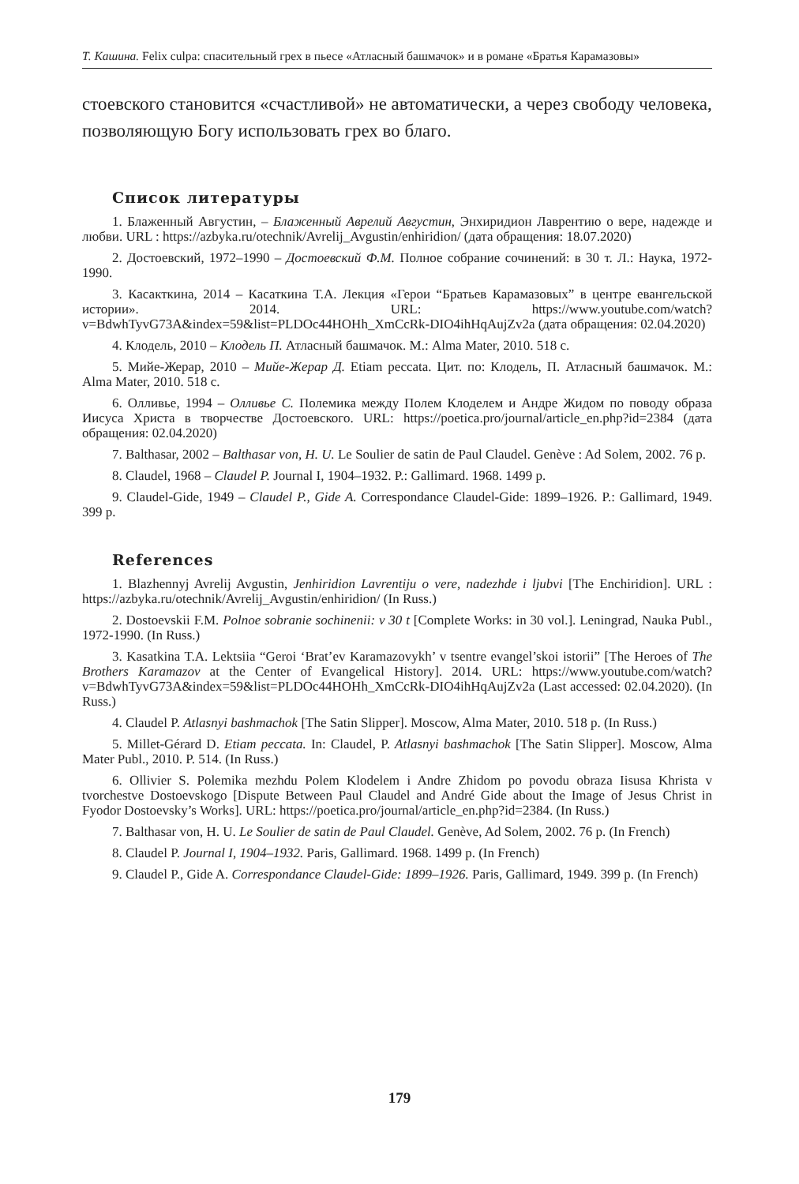Т. Кашина. Felix culpa: спасительный грех в пьесе «Атласный башмачок» и в романе «Братья Карамазовы»
стоевского становится «счастливой» не автоматически, а через свободу человека, позволяющую Богу использовать грех во благо.
Список литературы
1. Блаженный Августин, – Блаженный Аврелий Августин, Энхиридион Лаврентию о вере, надежде и любви. URL : https://azbyka.ru/otechnik/Avrelij_Avgustin/enhiridion/ (дата обращения: 18.07.2020)
2. Достоевский, 1972–1990 – Достоевский Ф.М. Полное собрание сочинений: в 30 т. Л.: Наука, 1972-1990.
3. Касакткина, 2014 – Касаткина Т.А. Лекция «Герои “Братьев Карамазовых” в центре евангельской истории». 2014. URL: https://www.youtube.com/watch?v=BdwhTyvG73A&index=59&list=PLDOc44HOHh_XmCcRk-DIO4ihHqAujZv2a (дата обращения: 02.04.2020)
4. Клодель, 2010 – Клодель П. Атласный башмачок. М.: Alma Mater, 2010. 518 с.
5. Мийе-Жерар, 2010 – Мийе-Жерар Д. Etiam peccata. Цит. по: Клодель, П. Атласный башмачок. М.: Alma Mater, 2010. 518 с.
6. Олливье, 1994 – Олливье С. Полемика между Полем Клоделем и Андре Жидом по поводу образа Иисуса Христа в творчестве Достоевского. URL: https://poetica.pro/journal/article_en.php?id=2384 (дата обращения: 02.04.2020)
7. Balthasar, 2002 – Balthasar von, H. U. Le Soulier de satin de Paul Claudel. Genève : Ad Solem, 2002. 76 p.
8. Claudel, 1968 – Claudel P. Journal I, 1904–1932. P.: Gallimard. 1968. 1499 p.
9. Claudel-Gide, 1949 – Claudel P., Gide A. Correspondance Claudel-Gide: 1899–1926. P.: Gallimard, 1949. 399 p.
References
1. Blazhennyj Avrelij Avgustin, Jenhiridion Lavrentiju o vere, nadezhde i ljubvi [The Enchiridion]. URL : https://azbyka.ru/otechnik/Avrelij_Avgustin/enhiridion/ (In Russ.)
2. Dostoevskii F.M. Polnoe sobranie sochinenii: v 30 t [Complete Works: in 30 vol.]. Leningrad, Nauka Publ., 1972-1990. (In Russ.)
3. Kasatkina T.A. Lektsiia “Geroi ‘Brat’ev Karamazovykh’ v tsentre evangel’skoi istorii” [The Heroes of The Brothers Karamazov at the Center of Evangelical History]. 2014. URL: https://www.youtube.com/watch?v=BdwhTyvG73A&index=59&list=PLDOc44HOHh_XmCcRk-DIO4ihHqAujZv2a (Last accessed: 02.04.2020). (In Russ.)
4. Claudel P. Atlasnyi bashmachok [The Satin Slipper]. Moscow, Alma Mater, 2010. 518 p. (In Russ.)
5. Millet-Gérard D. Etiam peccata. In: Claudel, P. Atlasnyi bashmachok [The Satin Slipper]. Moscow, Alma Mater Publ., 2010. P. 514. (In Russ.)
6. Ollivier S. Polemika mezhdu Polem Klodelem i Andre Zhidom po povodu obraza Iisusa Khrista v tvorchestve Dostoevskogo [Dispute Between Paul Claudel and André Gide about the Image of Jesus Christ in Fyodor Dostoevsky’s Works]. URL: https://poetica.pro/journal/article_en.php?id=2384. (In Russ.)
7. Balthasar von, H. U. Le Soulier de satin de Paul Claudel. Genève, Ad Solem, 2002. 76 p. (In French)
8. Claudel P. Journal I, 1904–1932. Paris, Gallimard. 1968. 1499 p. (In French)
9. Claudel P., Gide A. Correspondance Claudel-Gide: 1899–1926. Paris, Gallimard, 1949. 399 p. (In French)
179